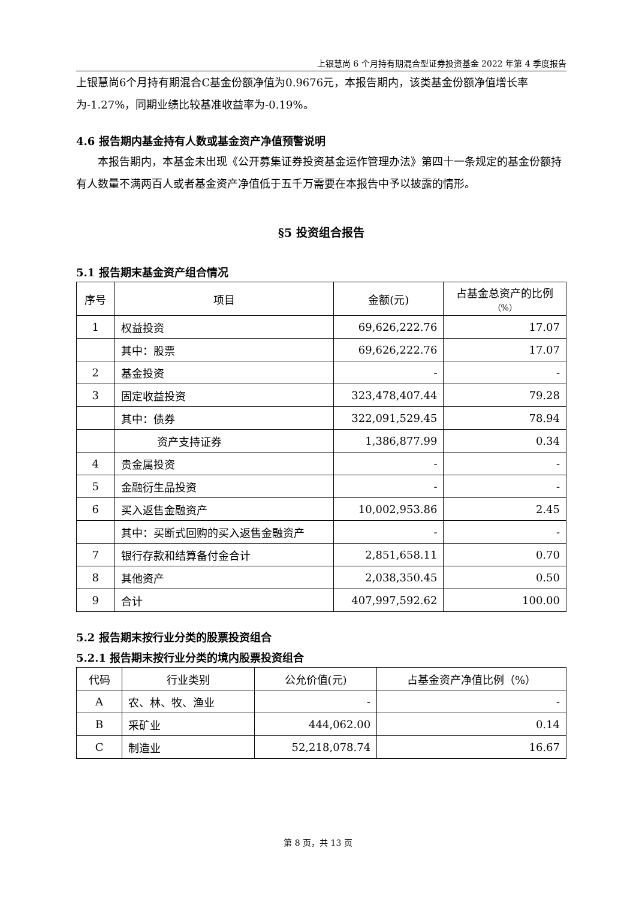上银慧尚 6 个月持有期混合型证券投资基金 2022 年第 4 季度报告
上银慧尚6个月持有期混合C基金份额净值为0.9676元，本报告期内，该类基金份额净值增长率为-1.27%，同期业绩比较基准收益率为-0.19%。
4.6 报告期内基金持有人数或基金资产净值预警说明
本报告期内，本基金未出现《公开募集证券投资基金运作管理办法》第四十一条规定的基金份额持有人数量不满两百人或者基金资产净值低于五千万需要在本报告中予以披露的情形。
§5 投资组合报告
5.1 报告期末基金资产组合情况
| 序号 | 项目 | 金额(元) | 占基金总资产的比例 （%） |
| --- | --- | --- | --- |
| 1 | 权益投资 | 69,626,222.76 | 17.07 |
| | 其中：股票 | 69,626,222.76 | 17.07 |
| 2 | 基金投资 | - | - |
| 3 | 固定收益投资 | 323,478,407.44 | 79.28 |
| | 其中：债券 | 322,091,529.45 | 78.94 |
| | 资产支持证券 | 1,386,877.99 | 0.34 |
| 4 | 贵金属投资 | - | - |
| 5 | 金融衍生品投资 | - | - |
| 6 | 买入返售金融资产 | 10,002,953.86 | 2.45 |
| | 其中：买断式回购的买入返售金融资产 | - | - |
| 7 | 银行存款和结算备付金合计 | 2,851,658.11 | 0.70 |
| 8 | 其他资产 | 2,038,350.45 | 0.50 |
| 9 | 合计 | 407,997,592.62 | 100.00 |
5.2 报告期末按行业分类的股票投资组合
5.2.1 报告期末按行业分类的境内股票投资组合
| 代码 | 行业类别 | 公允价值(元) | 占基金资产净值比例（%） |
| --- | --- | --- | --- |
| A | 农、林、牧、渔业 | - | - |
| B | 采矿业 | 444,062.00 | 0.14 |
| C | 制造业 | 52,218,078.74 | 16.67 |
第 8 页，共 13 页